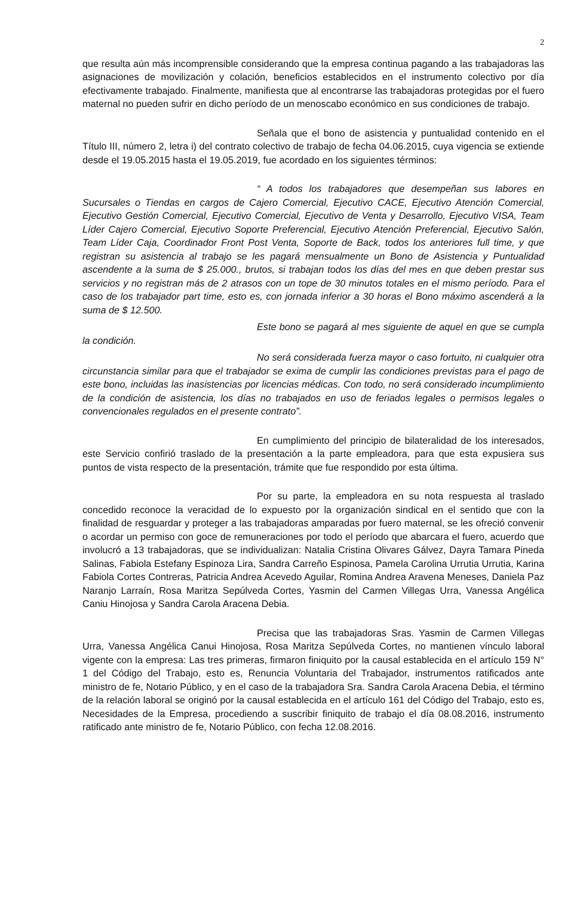2
que resulta aún más incomprensible considerando que la empresa continua pagando a las trabajadoras las asignaciones de movilización y colación, beneficios establecidos en el instrumento colectivo por día efectivamente trabajado. Finalmente, manifiesta que al encontrarse las trabajadoras protegidas por el fuero maternal no pueden sufrir en dicho período de un menoscabo económico en sus condiciones de trabajo.
Señala que el bono de asistencia y puntualidad contenido en el Título III, número 2, letra i) del contrato colectivo de trabajo de fecha 04.06.2015, cuya vigencia se extiende desde el 19.05.2015 hasta el 19.05.2019, fue acordado en los siguientes términos:
“ A todos los trabajadores que desempeñan sus labores en Sucursales o Tiendas en cargos de Cajero Comercial, Ejecutivo CACE, Ejecutivo Atención Comercial, Ejecutivo Gestión Comercial, Ejecutivo Comercial, Ejecutivo de Venta y Desarrollo, Ejecutivo VISA, Team Líder Cajero Comercial, Ejecutivo Soporte Preferencial, Ejecutivo Atención Preferencial, Ejecutivo Salón, Team Líder Caja, Coordinador Front Post Venta, Soporte de Back, todos los anteriores full time, y que registran su asistencia al trabajo se les pagará mensualmente un Bono de Asistencia y Puntualidad ascendente a la suma de $ 25.000., brutos, si trabajan todos los días del mes en que deben prestar sus servicios y no registran más de 2 atrasos con un tope de 30 minutos totales en el mismo período. Para el caso de los trabajador part time, esto es, con jornada inferior a 30 horas el Bono máximo ascenderá a la suma de $ 12.500.
Este bono se pagará al mes siguiente de aquel en que se cumpla la condición.
No será considerada fuerza mayor o caso fortuito, ni cualquier otra circunstancia similar para que el trabajador se exima de cumplir las condiciones previstas para el pago de este bono, incluidas las inasistencias por licencias médicas. Con todo, no será considerado incumplimiento de la condición de asistencia, los días no trabajados en uso de feriados legales o permisos legales o convencionales regulados en el presente contrato”.
En cumplimiento del principio de bilateralidad de los interesados, este Servicio confirió traslado de la presentación a la parte empleadora, para que esta expusiera sus puntos de vista respecto de la presentación, trámite que fue respondido por esta última.
Por su parte, la empleadora en su nota respuesta al traslado concedido reconoce la veracidad de lo expuesto por la organización sindical en el sentido que con la finalidad de resguardar y proteger a las trabajadoras amparadas por fuero maternal, se les ofreció convenir o acordar un permiso con goce de remuneraciones por todo el período que abarcara el fuero, acuerdo que involucró a 13 trabajadoras, que se individualizan: Natalia Cristina Olivares Gálvez, Dayra Tamara Pineda Salinas, Fabiola Estefany Espinoza Lira, Sandra Carreño Espinosa, Pamela Carolina Urrutia Urrutia, Karina Fabiola Cortes Contreras, Patricia Andrea Acevedo Aguilar, Romina Andrea Aravena Meneses, Daniela Paz Naranjo Larraín, Rosa Maritza Sepúlveda Cortes, Yasmin del Carmen Villegas Urra, Vanessa Angélica Caniu Hinojosa y Sandra Carola Aracena Debia.
Precisa que las trabajadoras Sras. Yasmin de Carmen Villegas Urra, Vanessa Angélica Canui Hinojosa, Rosa Maritza Sepúlveda Cortes, no mantienen vínculo laboral vigente con la empresa: Las tres primeras, firmaron finiquito por la causal establecida en el artículo 159 N° 1 del Código del Trabajo, esto es, Renuncia Voluntaria del Trabajador, instrumentos ratificados ante ministro de fe, Notario Público, y en el caso de la trabajadora Sra. Sandra Carola Aracena Debia, el término de la relación laboral se originó por la causal establecida en el artículo 161 del Código del Trabajo, esto es, Necesidades de la Empresa, procediendo a suscribir finiquito de trabajo el día 08.08.2016, instrumento ratificado ante ministro de fe, Notario Público, con fecha 12.08.2016.